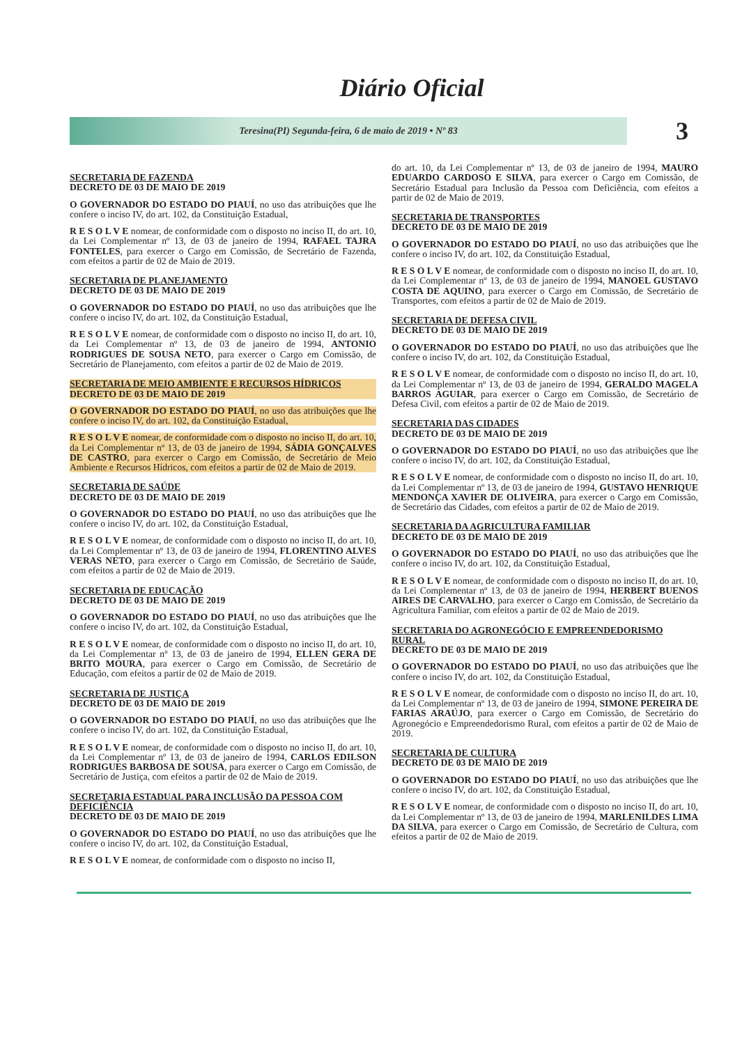Diário Oficial
Teresina(PI) Segunda-feira, 6 de maio de 2019 • Nº 83
3
SECRETARIA DE FAZENDA
DECRETO DE 03 DE MAIO DE 2019
O GOVERNADOR DO ESTADO DO PIAUÍ, no uso das atribuições que lhe confere o inciso IV, do art. 102, da Constituição Estadual,
R E S O L V E nomear, de conformidade com o disposto no inciso II, do art. 10, da Lei Complementar nº 13, de 03 de janeiro de 1994, RAFAEL TAJRA FONTELES, para exercer o Cargo em Comissão, de Secretário de Fazenda, com efeitos a partir de 02 de Maio de 2019.
SECRETARIA DE PLANEJAMENTO
DECRETO DE 03 DE MAIO DE 2019
O GOVERNADOR DO ESTADO DO PIAUÍ, no uso das atribuições que lhe confere o inciso IV, do art. 102, da Constituição Estadual,
R E S O L V E nomear, de conformidade com o disposto no inciso II, do art. 10, da Lei Complementar nº 13, de 03 de janeiro de 1994, ANTONIO RODRIGUES DE SOUSA NETO, para exercer o Cargo em Comissão, de Secretário de Planejamento, com efeitos a partir de 02 de Maio de 2019.
SECRETARIA DE MEIO AMBIENTE E RECURSOS HÍDRICOS
DECRETO DE 03 DE MAIO DE 2019
O GOVERNADOR DO ESTADO DO PIAUÍ, no uso das atribuições que lhe confere o inciso IV, do art. 102, da Constituição Estadual,
R E S O L V E nomear, de conformidade com o disposto no inciso II, do art. 10, da Lei Complementar nº 13, de 03 de janeiro de 1994, SÁDIA GONÇALVES DE CASTRO, para exercer o Cargo em Comissão, de Secretário de Meio Ambiente e Recursos Hídricos, com efeitos a partir de 02 de Maio de 2019.
SECRETARIA DE SAÚDE
DECRETO DE 03 DE MAIO DE 2019
O GOVERNADOR DO ESTADO DO PIAUÍ, no uso das atribuições que lhe confere o inciso IV, do art. 102, da Constituição Estadual,
R E S O L V E nomear, de conformidade com o disposto no inciso II, do art. 10, da Lei Complementar nº 13, de 03 de janeiro de 1994, FLORENTINO ALVES VERAS NETO, para exercer o Cargo em Comissão, de Secretário de Saúde, com efeitos a partir de 02 de Maio de 2019.
SECRETARIA DE EDUCAÇÃO
DECRETO DE 03 DE MAIO DE 2019
O GOVERNADOR DO ESTADO DO PIAUÍ, no uso das atribuições que lhe confere o inciso IV, do art. 102, da Constituição Estadual,
R E S O L V E nomear, de conformidade com o disposto no inciso II, do art. 10, da Lei Complementar nº 13, de 03 de janeiro de 1994, ELLEN GERA DE BRITO MOURA, para exercer o Cargo em Comissão, de Secretário de Educação, com efeitos a partir de 02 de Maio de 2019.
SECRETARIA DE JUSTIÇA
DECRETO DE 03 DE MAIO DE 2019
O GOVERNADOR DO ESTADO DO PIAUÍ, no uso das atribuições que lhe confere o inciso IV, do art. 102, da Constituição Estadual,
R E S O L V E nomear, de conformidade com o disposto no inciso II, do art. 10, da Lei Complementar nº 13, de 03 de janeiro de 1994, CARLOS EDILSON RODRIGUES BARBOSA DE SOUSA, para exercer o Cargo em Comissão, de Secretário de Justiça, com efeitos a partir de 02 de Maio de 2019.
SECRETARIA ESTADUAL PARA INCLUSÃO DA PESSOA COM DEFICIÊNCIA
DECRETO DE 03 DE MAIO DE 2019
O GOVERNADOR DO ESTADO DO PIAUÍ, no uso das atribuições que lhe confere o inciso IV, do art. 102, da Constituição Estadual,
R E S O L V E nomear, de conformidade com o disposto no inciso II,
do art. 10, da Lei Complementar nº 13, de 03 de janeiro de 1994, MAURO EDUARDO CARDOSO E SILVA, para exercer o Cargo em Comissão, de Secretário Estadual para Inclusão da Pessoa com Deficiência, com efeitos a partir de 02 de Maio de 2019.
SECRETARIA DE TRANSPORTES
DECRETO DE 03 DE MAIO DE 2019
O GOVERNADOR DO ESTADO DO PIAUÍ, no uso das atribuições que lhe confere o inciso IV, do art. 102, da Constituição Estadual,
R E S O L V E nomear, de conformidade com o disposto no inciso II, do art. 10, da Lei Complementar nº 13, de 03 de janeiro de 1994, MANOEL GUSTAVO COSTA DE AQUINO, para exercer o Cargo em Comissão, de Secretário de Transportes, com efeitos a partir de 02 de Maio de 2019.
SECRETARIA DE DEFESA CIVIL
DECRETO DE 03 DE MAIO DE 2019
O GOVERNADOR DO ESTADO DO PIAUÍ, no uso das atribuições que lhe confere o inciso IV, do art. 102, da Constituição Estadual,
R E S O L V E nomear, de conformidade com o disposto no inciso II, do art. 10, da Lei Complementar nº 13, de 03 de janeiro de 1994, GERALDO MAGELA BARROS AGUIAR, para exercer o Cargo em Comissão, de Secretário de Defesa Civil, com efeitos a partir de 02 de Maio de 2019.
SECRETARIA DAS CIDADES
DECRETO DE 03 DE MAIO DE 2019
O GOVERNADOR DO ESTADO DO PIAUÍ, no uso das atribuições que lhe confere o inciso IV, do art. 102, da Constituição Estadual,
R E S O L V E nomear, de conformidade com o disposto no inciso II, do art. 10, da Lei Complementar nº 13, de 03 de janeiro de 1994, GUSTAVO HENRIQUE MENDONÇA XAVIER DE OLIVEIRA, para exercer o Cargo em Comissão, de Secretário das Cidades, com efeitos a partir de 02 de Maio de 2019.
SECRETARIA DA AGRICULTURA FAMILIAR
DECRETO DE 03 DE MAIO DE 2019
O GOVERNADOR DO ESTADO DO PIAUÍ, no uso das atribuições que lhe confere o inciso IV, do art. 102, da Constituição Estadual,
R E S O L V E nomear, de conformidade com o disposto no inciso II, do art. 10, da Lei Complementar nº 13, de 03 de janeiro de 1994, HERBERT BUENOS AIRES DE CARVALHO, para exercer o Cargo em Comissão, de Secretário da Agricultura Familiar, com efeitos a partir de 02 de Maio de 2019.
SECRETARIA DO AGRONEGÓCIO E EMPREENDEDORISMO RURAL
DECRETO DE 03 DE MAIO DE 2019
O GOVERNADOR DO ESTADO DO PIAUÍ, no uso das atribuições que lhe confere o inciso IV, do art. 102, da Constituição Estadual,
R E S O L V E nomear, de conformidade com o disposto no inciso II, do art. 10, da Lei Complementar nº 13, de 03 de janeiro de 1994, SIMONE PEREIRA DE FARIAS ARAÚJO, para exercer o Cargo em Comissão, de Secretário do Agronegócio e Empreendedorismo Rural, com efeitos a partir de 02 de Maio de 2019.
SECRETARIA DE CULTURA
DECRETO DE 03 DE MAIO DE 2019
O GOVERNADOR DO ESTADO DO PIAUÍ, no uso das atribuições que lhe confere o inciso IV, do art. 102, da Constituição Estadual,
R E S O L V E nomear, de conformidade com o disposto no inciso II, do art. 10, da Lei Complementar nº 13, de 03 de janeiro de 1994, MARLENILDES LIMA DA SILVA, para exercer o Cargo em Comissão, de Secretário de Cultura, com efeitos a partir de 02 de Maio de 2019.